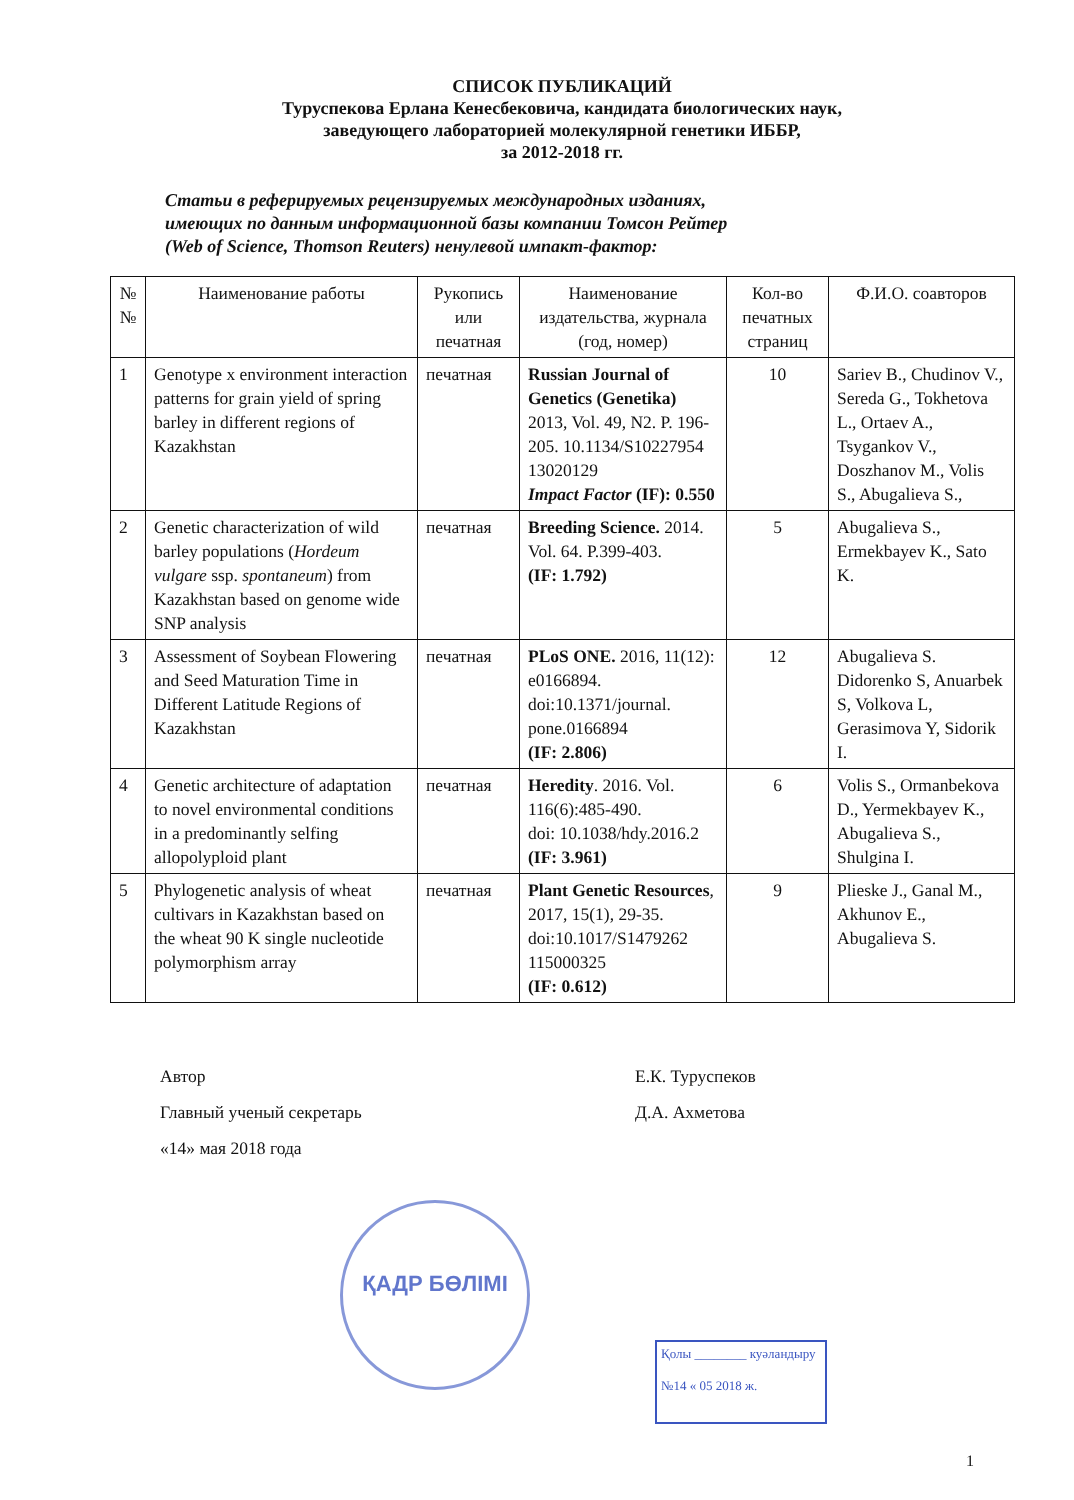СПИСОК ПУБЛИКАЦИЙ
Туруспекова Ерлана Кенесбековича, кандидата биологических наук,
заведующего лабораторией молекулярной генетики ИББР,
за 2012-2018 гг.
Статьи в реферируемых рецензируемых международных изданиях,
имеющих по данным информационной базы компании Томсон Рейтер
(Web of Science, Thomson Reuters) ненулевой импакт-фактор:
| № № | Наименование работы | Рукопись или печатная | Наименование издательства, журнала (год, номер) | Кол-во печатных страниц | Ф.И.О. соавторов |
| --- | --- | --- | --- | --- | --- |
| 1 | Genotype x environment interaction patterns for grain yield of spring barley in different regions of Kazakhstan | печатная | Russian Journal of Genetics (Genetika) 2013, Vol. 49, N2. P. 196-205. 10.1134/S10227954 13020129 Impact Factor (IF): 0.550 | 10 | Sariev B., Chudinov V., Sereda G., Tokhetova L., Ortaev A., Tsygankov V., Doszhanov M., Volis S., Abugalieva S., |
| 2 | Genetic characterization of wild barley populations ( Hordeum vulgare ssp. spontaneum ) from Kazakhstan based on genome wide SNP analysis | печатная | Breeding Science. 2014. Vol. 64. P.399-403. (IF: 1.792) | 5 | Abugalieva S., Ermekbayev K., Sato K. |
| 3 | Assessment of Soybean Flowering and Seed Maturation Time in Different Latitude Regions of Kazakhstan | печатная | PLoS ONE. 2016, 11(12): e0166894. doi:10.1371/journal. pone.0166894 (IF: 2.806) | 12 | Abugalieva S. Didorenko S, Anuarbek S, Volkova L, Gerasimova Y, Sidorik I. |
| 4 | Genetic architecture of adaptation to novel environmental conditions in a predominantly selfing allopolyploid plant | печатная | Heredity . 2016. Vol. 116(6):485-490. doi: 10.1038/hdy.2016.2 (IF: 3.961) | 6 | Volis S., Ormanbekova D., Yermekbayev K., Abugalieva S., Shulgina I. |
| 5 | Phylogenetic analysis of wheat cultivars in Kazakhstan based on the wheat 90 K single nucleotide polymorphism array | печатная | Plant Genetic Resources , 2017, 15(1), 29-35. doi:10.1017/S1479262 115000325 (IF: 0.612) | 9 | Plieske J., Ganal M., Akhunov E., Abugalieva S. |
Автор Е.К. Туруспеков
Главный ученый секретарь Д.А. Ахметова
«14» мая 2018 года
ҚАДР БӨЛІМІ
Қолы ________ куәландыру
№14 « 05 2018 ж.
1